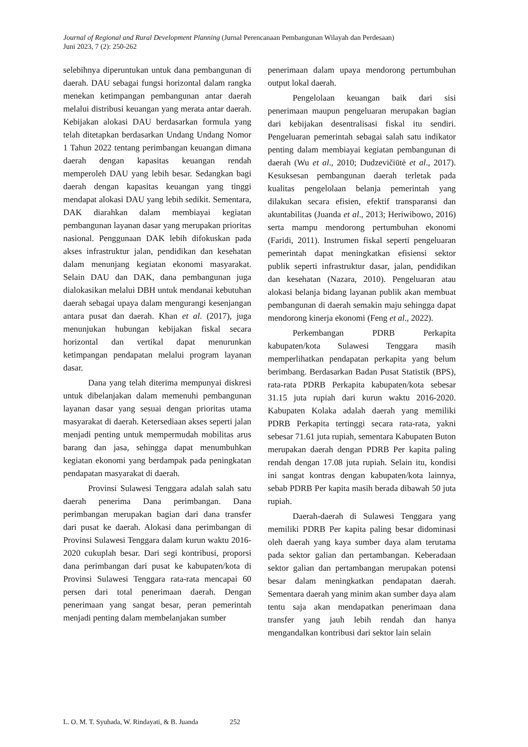Journal of Regional and Rural Development Planning (Jurnal Perencanaan Pembangunan Wilayah dan Perdesaan)
Juni 2023, 7 (2): 250-262
selebihnya diperuntukan untuk dana pembangunan di daerah. DAU sebagai fungsi horizontal dalam rangka menekan ketimpangan pembangunan antar daerah melalui distribusi keuangan yang merata antar daerah. Kebijakan alokasi DAU berdasarkan formula yang telah ditetapkan berdasarkan Undang Undang Nomor 1 Tahun 2022 tentang perimbangan keuangan dimana daerah dengan kapasitas keuangan rendah memperoleh DAU yang lebih besar. Sedangkan bagi daerah dengan kapasitas keuangan yang tinggi mendapat alokasi DAU yang lebih sedikit. Sementara, DAK diarahkan dalam membiayai kegiatan pembangunan layanan dasar yang merupakan prioritas nasional. Penggunaan DAK lebih difokuskan pada akses infrastruktur jalan, pendidikan dan kesehatan dalam menunjang kegiatan ekonomi masyarakat. Selain DAU dan DAK, dana pembangunan juga dialokasikan melalui DBH untuk mendanai kebutuhan daerah sebagai upaya dalam mengurangi kesenjangan antara pusat dan daerah. Khan et al. (2017), juga menunjukan hubungan kebijakan fiskal secara horizontal dan vertikal dapat menurunkan ketimpangan pendapatan melalui program layanan dasar.
Dana yang telah diterima mempunyai diskresi untuk dibelanjakan dalam memenuhi pembangunan layanan dasar yang sesuai dengan prioritas utama masyarakat di daerah. Ketersediaan akses seperti jalan menjadi penting untuk mempermudah mobilitas arus barang dan jasa, sehingga dapat menumbuhkan kegiatan ekonomi yang berdampak pada peningkatan pendapatan masyarakat di daerah.
Provinsi Sulawesi Tenggara adalah salah satu daerah penerima Dana perimbangan. Dana perimbangan merupakan bagian dari dana transfer dari pusat ke daerah. Alokasi dana perimbangan di Provinsi Sulawesi Tenggara dalam kurun waktu 2016-2020 cukuplah besar. Dari segi kontribusi, proporsi dana perimbangan dari pusat ke kabupaten/kota di Provinsi Sulawesi Tenggara rata-rata mencapai 60 persen dari total penerimaan daerah. Dengan penerimaan yang sangat besar, peran pemerintah menjadi penting dalam membelanjakan sumber
penerimaan dalam upaya mendorong pertumbuhan output lokal daerah.
Pengelolaan keuangan baik dari sisi penerimaan maupun pengeluaran merupakan bagian dari kebijakan desentralisasi fiskal itu sendiri. Pengeluaran pemerintah sebagai salah satu indikator penting dalam membiayai kegiatan pembangunan di daerah (Wu et al., 2010; Dudzevičiūtė et al., 2017). Kesuksesan pembangunan daerah terletak pada kualitas pengelolaan belanja pemerintah yang dilakukan secara efisien, efektif transparansi dan akuntabilitas (Juanda et al., 2013; Heriwibowo, 2016) serta mampu mendorong pertumbuhan ekonomi (Faridi, 2011). Instrumen fiskal seperti pengeluaran pemerintah dapat meningkatkan efisiensi sektor publik seperti infrastruktur dasar, jalan, pendidikan dan kesehatan (Nazara, 2010). Pengeluaran atau alokasi belanja bidang layanan publik akan membuat pembangunan di daerah semakin maju sehingga dapat mendorong kinerja ekonomi (Feng et al., 2022).
Perkembangan PDRB Perkapita kabupaten/kota Sulawesi Tenggara masih memperlihatkan pendapatan perkapita yang belum berimbang. Berdasarkan Badan Pusat Statistik (BPS), rata-rata PDRB Perkapita kabupaten/kota sebesar 31.15 juta rupiah dari kurun waktu 2016-2020. Kabupaten Kolaka adalah daerah yang memiliki PDRB Perkapita tertinggi secara rata-rata, yakni sebesar 71.61 juta rupiah, sementara Kabupaten Buton merupakan daerah dengan PDRB Per kapita paling rendah dengan 17.08 juta rupiah. Selain itu, kondisi ini sangat kontras dengan kabupaten/kota lainnya, sebab PDRB Per kapita masih berada dibawah 50 juta rupiah.
Daerah-daerah di Sulawesi Tenggara yang memiliki PDRB Per kapita paling besar didominasi oleh daerah yang kaya sumber daya alam terutama pada sektor galian dan pertambangan. Keberadaan sektor galian dan pertambangan merupakan potensi besar dalam meningkatkan pendapatan daerah. Sementara daerah yang minim akan sumber daya alam tentu saja akan mendapatkan penerimaan dana transfer yang jauh lebih rendah dan hanya mengandalkan kontribusi dari sektor lain selain
L. O. M. T. Syuhada, W. Rindayati, & B. Juanda 252